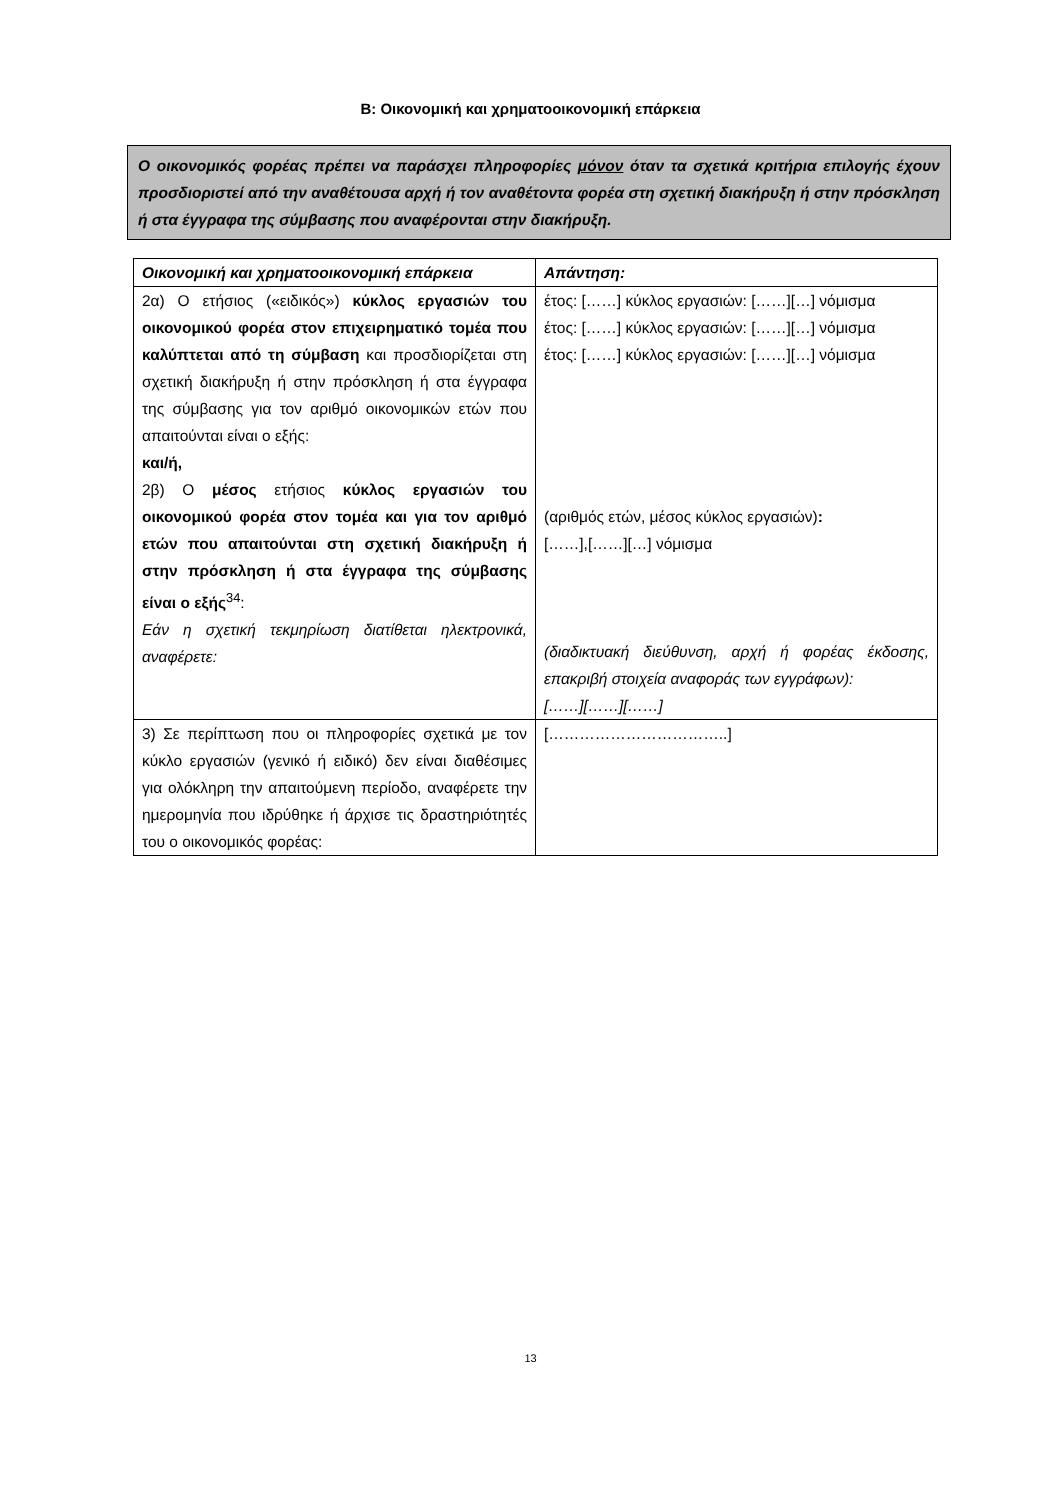Β: Οικονομική και χρηματοοικονομική επάρκεια
Ο οικονομικός φορέας πρέπει να παράσχει πληροφορίες μόνον όταν τα σχετικά κριτήρια επιλογής έχουν προσδιοριστεί από την αναθέτουσα αρχή ή τον αναθέτοντα φορέα στη σχετική διακήρυξη ή στην πρόσκληση ή στα έγγραφα της σύμβασης που αναφέρονται στην διακήρυξη.
| Οικονομική και χρηματοοικονομική επάρκεια | Απάντηση: |
| --- | --- |
| 2α) Ο ετήσιος («ειδικός») κύκλος εργασιών του οικονομικού φορέα στον επιχειρηματικό τομέα που καλύπτεται από τη σύμβαση και προσδιορίζεται στη σχετική διακήρυξη ή στην πρόσκληση ή στα έγγραφα της σύμβασης για τον αριθμό οικονομικών ετών που απαιτούνται είναι ο εξής: και/ή, 2β) Ο μέσος ετήσιος κύκλος εργασιών του οικονομικού φορέα στον τομέα και για τον αριθμό ετών που απαιτούνται στη σχετική διακήρυξη ή στην πρόσκληση ή στα έγγραφα της σύμβασης είναι ο εξής<sup>34</sup>: Εάν η σχετική τεκμηρίωση διατίθεται ηλεκτρονικά, αναφέρετε: | έτος: [……] κύκλος εργασιών: [……][…] νόμισμα έτος: [……] κύκλος εργασιών: [……][…] νόμισμα έτος: [……] κύκλος εργασιών: [……][…] νόμισμα (αριθμός ετών, μέσος κύκλος εργασιών) : [……],[……][…] νόμισμα (διαδικτυακή διεύθυνση, αρχή ή φορέας έκδοσης, επακριβή στοιχεία αναφοράς των εγγράφων): [……][……][……] |
| 3) Σε περίπτωση που οι πληροφορίες σχετικά με τον κύκλο εργασιών (γενικό ή ειδικό) δεν είναι διαθέσιμες για ολόκληρη την απαιτούμενη περίοδο, αναφέρετε την ημερομηνία που ιδρύθηκε ή άρχισε τις δραστηριότητές του ο οικονομικός φορέας: | [……………………………..] |
13